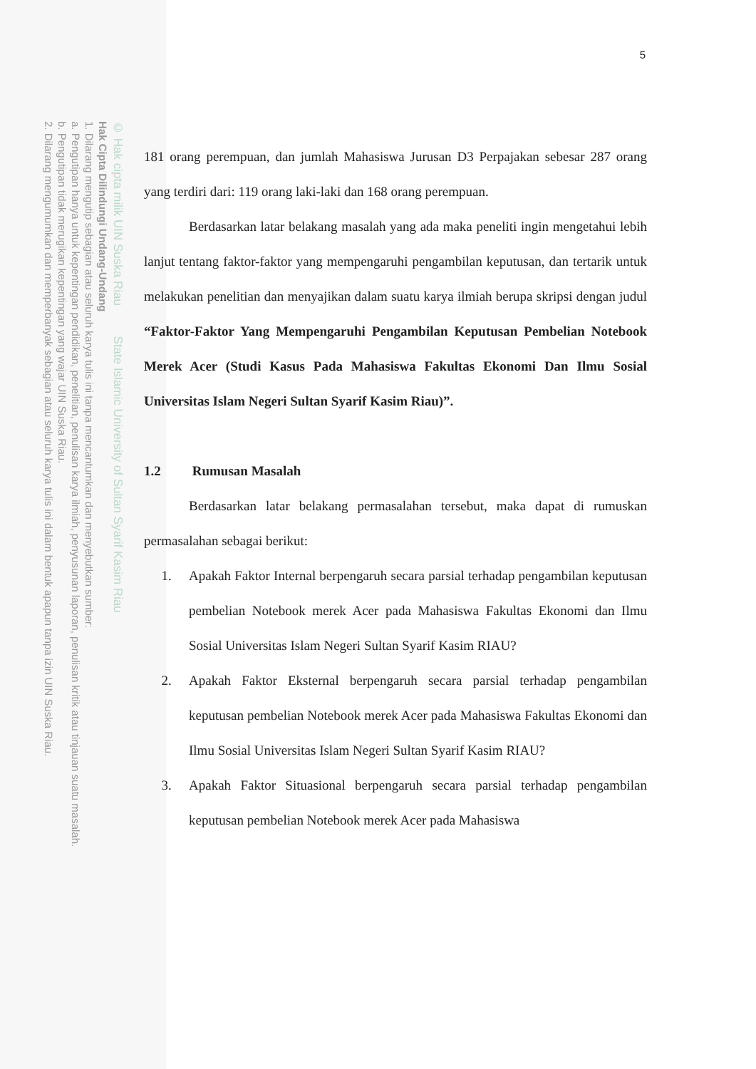© Hak cipta milik UIN Suska Riau State Islamic University of Sultan Syarif Kasim Riau
Hak Cipta Dilindungi Undang-Undang
1. Dilarang mengutip sebagian atau seluruh karya tulis ini tanpa mencantumkan dan menyebutkan sumber:
a. Pengutipan hanya untuk kepentingan pendidikan, penelitian, penulisan karya ilmiah, penyusunan laporan, penulisan kritik atau tinjauan suatu masalah.
b. Pengutipan tidak merugikan kepentingan yang wajar UIN Suska Riau.
2. Dilarang mengumumkan dan memperbanyak sebagian atau seluruh karya tulis ini dalam bentuk apapun tanpa izin UIN Suska Riau.
5
181 orang perempuan, dan jumlah Mahasiswa Jurusan D3 Perpajakan sebesar 287 orang yang terdiri dari: 119 orang laki-laki dan 168 orang perempuan.
Berdasarkan latar belakang masalah yang ada maka peneliti ingin mengetahui lebih lanjut tentang faktor-faktor yang mempengaruhi pengambilan keputusan, dan tertarik untuk melakukan penelitian dan menyajikan dalam suatu karya ilmiah berupa skripsi dengan judul “Faktor-Faktor Yang Mempengaruhi Pengambilan Keputusan Pembelian Notebook Merek Acer (Studi Kasus Pada Mahasiswa Fakultas Ekonomi Dan Ilmu Sosial Universitas Islam Negeri Sultan Syarif Kasim Riau)”.
1.2 Rumusan Masalah
Berdasarkan latar belakang permasalahan tersebut, maka dapat di rumuskan permasalahan sebagai berikut:
1. Apakah Faktor Internal berpengaruh secara parsial terhadap pengambilan keputusan pembelian Notebook merek Acer pada Mahasiswa Fakultas Ekonomi dan Ilmu Sosial Universitas Islam Negeri Sultan Syarif Kasim RIAU?
2. Apakah Faktor Eksternal berpengaruh secara parsial terhadap pengambilan keputusan pembelian Notebook merek Acer pada Mahasiswa Fakultas Ekonomi dan Ilmu Sosial Universitas Islam Negeri Sultan Syarif Kasim RIAU?
3. Apakah Faktor Situasional berpengaruh secara parsial terhadap pengambilan keputusan pembelian Notebook merek Acer pada Mahasiswa